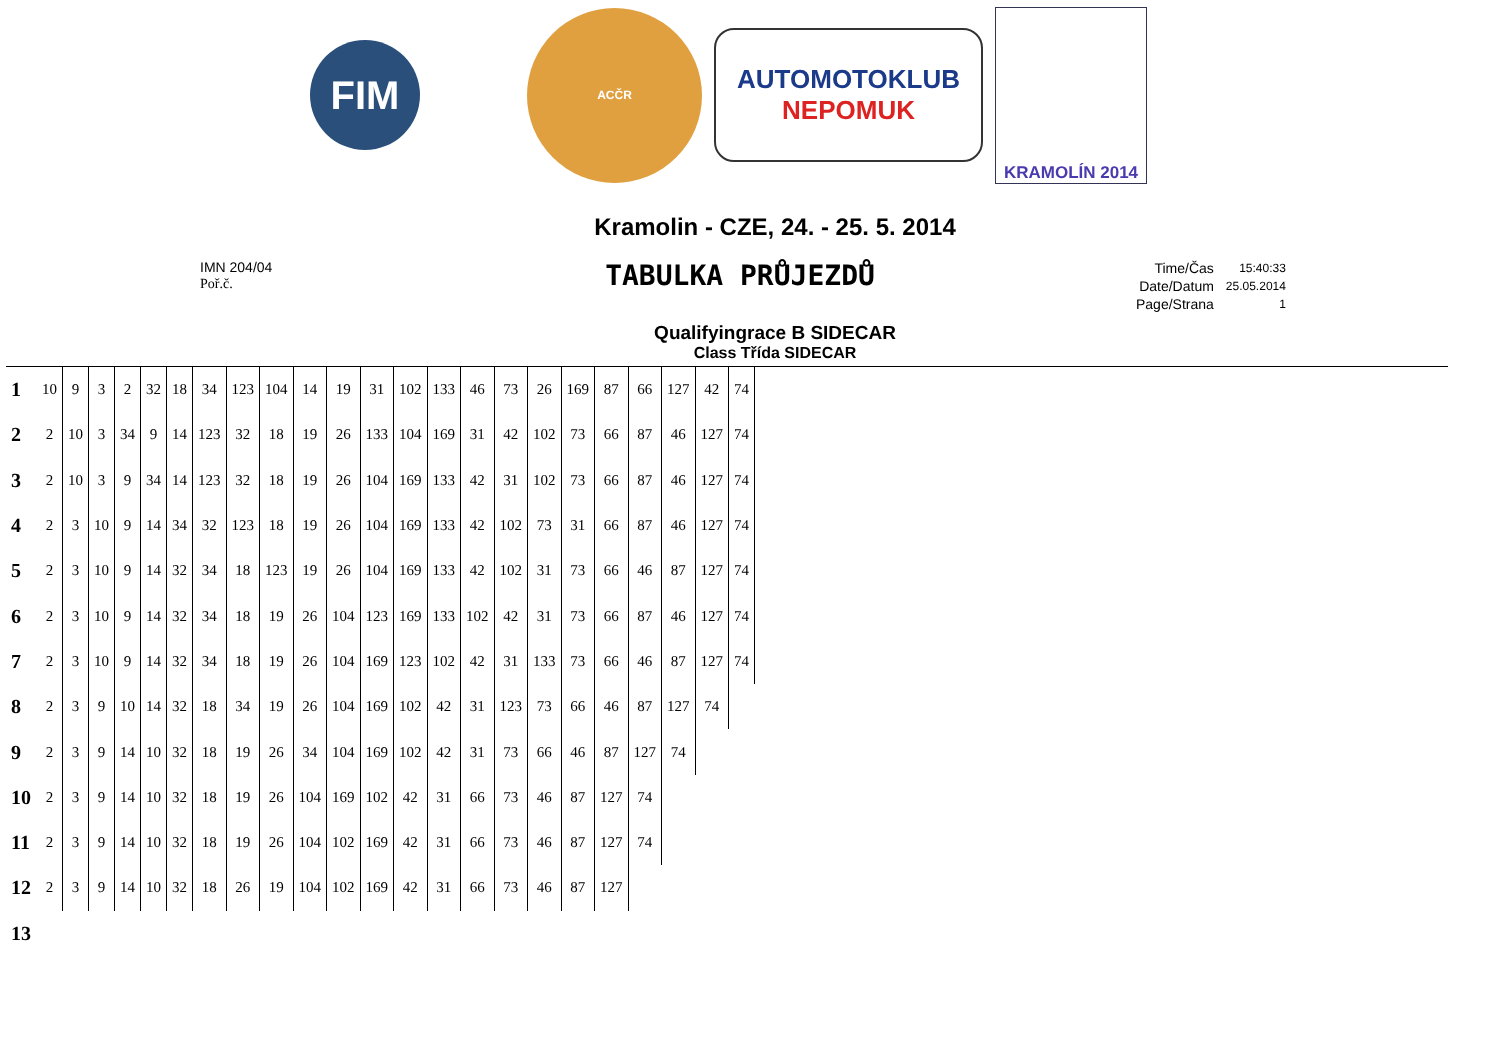FIM
ACČR
AUTOMOTOKLUB
NEPOMUK
KRAMOLÍN 2014
Kramolin - CZE, 24. - 25. 5. 2014
IMN 204/04
Poř.č.
TABULKA PRŮJEZDŮ
| Time/Čas | 15:40:33 |
| Date/Datum | 25.05.2014 |
| Page/Strana | 1 |
Qualifyingrace B SIDECAR
Class Třída SIDECAR
| 1 | 10 | 9 | 3 | 2 | 32 | 18 | 34 | 123 | 104 | 14 | 19 | 31 | 102 | 133 | 46 | 73 | 26 | 169 | 87 | 66 | 127 | 42 | 74 |
| 2 | 2 | 10 | 3 | 34 | 9 | 14 | 123 | 32 | 18 | 19 | 26 | 133 | 104 | 169 | 31 | 42 | 102 | 73 | 66 | 87 | 46 | 127 | 74 |
| 3 | 2 | 10 | 3 | 9 | 34 | 14 | 123 | 32 | 18 | 19 | 26 | 104 | 169 | 133 | 42 | 31 | 102 | 73 | 66 | 87 | 46 | 127 | 74 |
| 4 | 2 | 3 | 10 | 9 | 14 | 34 | 32 | 123 | 18 | 19 | 26 | 104 | 169 | 133 | 42 | 102 | 73 | 31 | 66 | 87 | 46 | 127 | 74 |
| 5 | 2 | 3 | 10 | 9 | 14 | 32 | 34 | 18 | 123 | 19 | 26 | 104 | 169 | 133 | 42 | 102 | 31 | 73 | 66 | 46 | 87 | 127 | 74 |
| 6 | 2 | 3 | 10 | 9 | 14 | 32 | 34 | 18 | 19 | 26 | 104 | 123 | 169 | 133 | 102 | 42 | 31 | 73 | 66 | 87 | 46 | 127 | 74 |
| 7 | 2 | 3 | 10 | 9 | 14 | 32 | 34 | 18 | 19 | 26 | 104 | 169 | 123 | 102 | 42 | 31 | 133 | 73 | 66 | 46 | 87 | 127 | 74 |
| 8 | 2 | 3 | 9 | 10 | 14 | 32 | 18 | 34 | 19 | 26 | 104 | 169 | 102 | 42 | 31 | 123 | 73 | 66 | 46 | 87 | 127 | 74 | |
| 9 | 2 | 3 | 9 | 14 | 10 | 32 | 18 | 19 | 26 | 34 | 104 | 169 | 102 | 42 | 31 | 73 | 66 | 46 | 87 | 127 | 74 | | |
| 10 | 2 | 3 | 9 | 14 | 10 | 32 | 18 | 19 | 26 | 104 | 169 | 102 | 42 | 31 | 66 | 73 | 46 | 87 | 127 | 74 | | | |
| 11 | 2 | 3 | 9 | 14 | 10 | 32 | 18 | 19 | 26 | 104 | 102 | 169 | 42 | 31 | 66 | 73 | 46 | 87 | 127 | 74 | | | |
| 12 | 2 | 3 | 9 | 14 | 10 | 32 | 18 | 26 | 19 | 104 | 102 | 169 | 42 | 31 | 66 | 73 | 46 | 87 | 127 | | | | |
| 13 | | | | | | | | | | | | | | | | | | | | | | | |